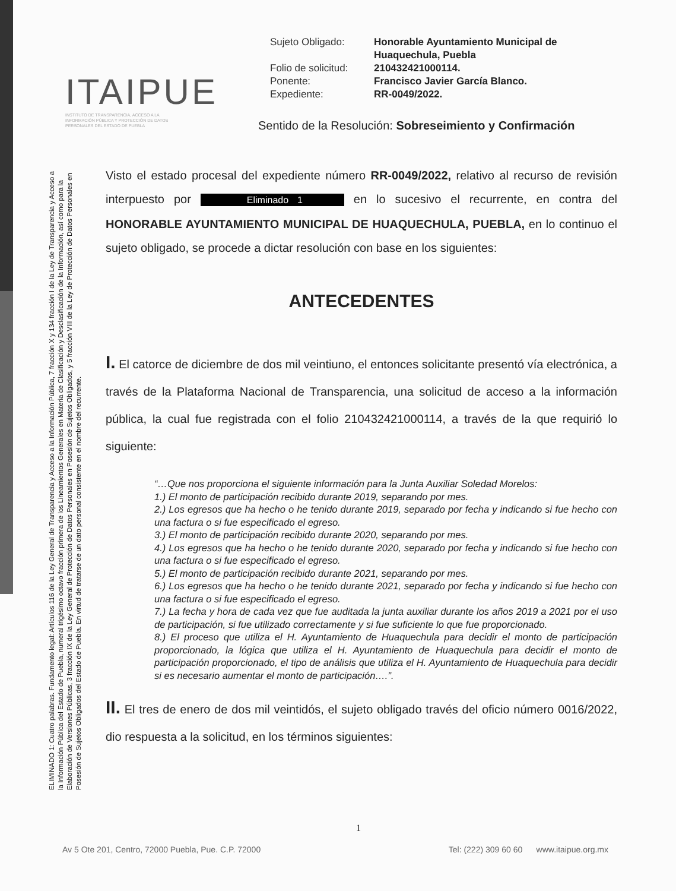ITAIPUE
INSTITUTO DE TRANSPARENCIA, ACCESO A LA INFORMACIÓN PÚBLICA Y PROTECCIÓN DE DATOS PERSONALES DEL ESTADO DE PUEBLA
| Sujeto Obligado: | Honorable Ayuntamiento Municipal de Huaquechula, Puebla |
| Folio de solicitud: | 210432421000114. |
| Ponente: | Francisco Javier García Blanco. |
| Expediente: | RR-0049/2022. |
Sentido de la Resolución: Sobreseimiento y Confirmación
ELIMINADO 1: Cuatro palabras. Fundamento legal: Artículos 116 de la Ley General de Transparencia y Acceso a la Información Pública, 7 fracción X y 134 fracción I de la Ley de Transparencia y Acceso a la Información Pública del Estado de Puebla, numeral trigésimo octavo fracción primera de los Lineamientos Generales en Materia de Clasificación y Desclasificación de la Información, así como para la Elaboración de Versiones Públicas, 3 fracción IX de la Ley General de Protección de Datos Personales en Posesión de Sujetos Obligados, y 5 fracción VIII de la Ley de Protección de Datos Personales en Posesión de Sujetos Obligados del Estado de Puebla. En virtud de tratarse de un dato personal consistente en el nombre del recurrente.
Visto el estado procesal del expediente número RR-0049/2022, relativo al recurso de revisión interpuesto por Eliminado 1 en lo sucesivo el recurrente, en contra del HONORABLE AYUNTAMIENTO MUNICIPAL DE HUAQUECHULA, PUEBLA, en lo continuo el sujeto obligado, se procede a dictar resolución con base en los siguientes:
ANTECEDENTES
I. El catorce de diciembre de dos mil veintiuno, el entonces solicitante presentó vía electrónica, a través de la Plataforma Nacional de Transparencia, una solicitud de acceso a la información pública, la cual fue registrada con el folio 210432421000114, a través de la que requirió lo siguiente:
“…Que nos proporciona el siguiente información para la Junta Auxiliar Soledad Morelos:
1.) El monto de participación recibido durante 2019, separando por mes.
2.) Los egresos que ha hecho o he tenido durante 2019, separado por fecha y indicando si fue hecho con una factura o si fue especificado el egreso.
3.) El monto de participación recibido durante 2020, separando por mes.
4.) Los egresos que ha hecho o he tenido durante 2020, separado por fecha y indicando si fue hecho con una factura o si fue especificado el egreso.
5.) El monto de participación recibido durante 2021, separando por mes.
6.) Los egresos que ha hecho o he tenido durante 2021, separado por fecha y indicando si fue hecho con una factura o si fue especificado el egreso.
7.) La fecha y hora de cada vez que fue auditada la junta auxiliar durante los años 2019 a 2021 por el uso de participación, si fue utilizado correctamente y si fue suficiente lo que fue proporcionado.
8.) El proceso que utiliza el H. Ayuntamiento de Huaquechula para decidir el monto de participación proporcionado, la lógica que utiliza el H. Ayuntamiento de Huaquechula para decidir el monto de participación proporcionado, el tipo de análisis que utiliza el H. Ayuntamiento de Huaquechula para decidir si es necesario aumentar el monto de participación….”.
II. El tres de enero de dos mil veintidós, el sujeto obligado través del oficio número 0016/2022, dio respuesta a la solicitud, en los términos siguientes:
1
Av 5 Ote 201, Centro, 72000 Puebla, Pue. C.P. 72000 Tel: (222) 309 60 60 www.itaipue.org.mx